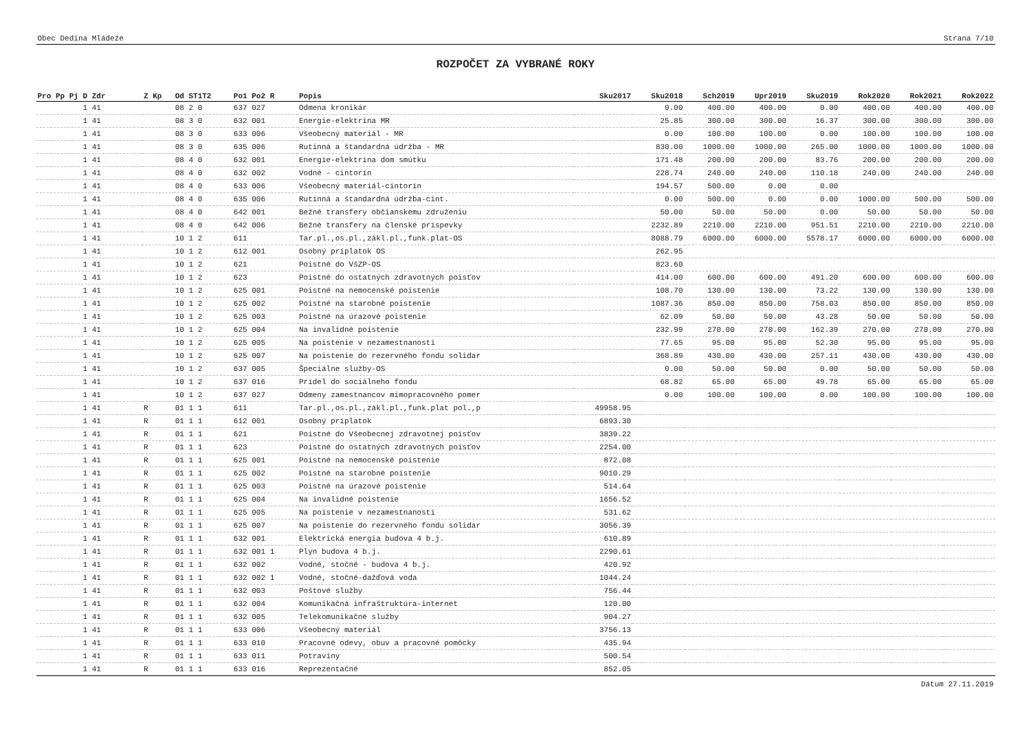Obec Dedina Mládeže Strana 7/10
ROZPOČET ZA VYBRANÉ ROKY
| Pro Pp Pj D Zdr | Z Kp | Od ST1T2 | Po1 Po2 R | Popis | Sku2017 | Sku2018 | Sch2019 | Upr2019 | Sku2019 | Rok2020 | Rok2021 | Rok2022 |
| --- | --- | --- | --- | --- | --- | --- | --- | --- | --- | --- | --- | --- |
| 1 41 | | 08 2 0 | 637 027 | Odmena kronikár | | 0.00 | 400.00 | 400.00 | 0.00 | 400.00 | 400.00 | 400.00 |
| 1 41 | | 08 3 0 | 632 001 | Energie-elektrina MR | | 25.85 | 300.00 | 300.00 | 16.37 | 300.00 | 300.00 | 300.00 |
| 1 41 | | 08 3 0 | 633 006 | Všeobecný materiál - MR | | 0.00 | 100.00 | 100.00 | 0.00 | 100.00 | 100.00 | 100.00 |
| 1 41 | | 08 3 0 | 635 006 | Rutinná a štandardná údržba - MR | | 830.00 | 1000.00 | 1000.00 | 265.00 | 1000.00 | 1000.00 | 1000.00 |
| 1 41 | | 08 4 0 | 632 001 | Energie-elektrina dom smútku | | 171.48 | 200.00 | 200.00 | 83.76 | 200.00 | 200.00 | 200.00 |
| 1 41 | | 08 4 0 | 632 002 | Vodné - cintorín | | 228.74 | 240.00 | 240.00 | 110.18 | 240.00 | 240.00 | 240.00 |
| 1 41 | | 08 4 0 | 633 006 | Všeobecný materiál-cintorín | | 194.57 | 500.00 | 0.00 | 0.00 | | | |
| 1 41 | | 08 4 0 | 635 006 | Rutinná a štandardná údržba-cint. | | 0.00 | 500.00 | 0.00 | 0.00 | 1000.00 | 500.00 | 500.00 |
| 1 41 | | 08 4 0 | 642 001 | Bežné transfery občianskemu združeniu | | 50.00 | 50.00 | 50.00 | 0.00 | 50.00 | 50.00 | 50.00 |
| 1 41 | | 08 4 0 | 642 006 | Bežné transfery na členské príspevky | | 2232.89 | 2210.00 | 2210.00 | 951.51 | 2210.00 | 2210.00 | 2210.00 |
| 1 41 | | 10 1 2 | 611 | Tar.pl.,os.pl.,zákl.pl.,funk.plat-OS | | 8088.79 | 6000.00 | 6000.00 | 5578.17 | 6000.00 | 6000.00 | 6000.00 |
| 1 41 | | 10 1 2 | 612 001 | Osobný príplatok OS | | 262.95 | | | | | | |
| 1 41 | | 10 1 2 | 621 | Poistné do VšZP-OS | | 823.60 | | | | | | |
| 1 41 | | 10 1 2 | 623 | Poistné do ostatných zdravotných poisťov | | 414.00 | 600.00 | 600.00 | 491.20 | 600.00 | 600.00 | 600.00 |
| 1 41 | | 10 1 2 | 625 001 | Poistné na nemocenské poistenie | | 108.70 | 130.00 | 130.00 | 73.22 | 130.00 | 130.00 | 130.00 |
| 1 41 | | 10 1 2 | 625 002 | Poistné na starobné poistenie | | 1087.36 | 850.00 | 850.00 | 758.03 | 850.00 | 850.00 | 850.00 |
| 1 41 | | 10 1 2 | 625 003 | Poistné na úrazové poistenie | | 62.09 | 50.00 | 50.00 | 43.28 | 50.00 | 50.00 | 50.00 |
| 1 41 | | 10 1 2 | 625 004 | Na invalidné poistenie | | 232.99 | 270.00 | 270.00 | 162.39 | 270.00 | 270.00 | 270.00 |
| 1 41 | | 10 1 2 | 625 005 | Na poistenie v nezamestnanosti | | 77.65 | 95.00 | 95.00 | 52.30 | 95.00 | 95.00 | 95.00 |
| 1 41 | | 10 1 2 | 625 007 | Na poistenie do rezervného fondu solidar | | 368.89 | 430.00 | 430.00 | 257.11 | 430.00 | 430.00 | 430.00 |
| 1 41 | | 10 1 2 | 637 005 | Špeciálne služby-OS | | 0.00 | 50.00 | 50.00 | 0.00 | 50.00 | 50.00 | 50.00 |
| 1 41 | | 10 1 2 | 637 016 | Prídel do sociálneho fondu | | 68.82 | 65.00 | 65.00 | 49.78 | 65.00 | 65.00 | 65.00 |
| 1 41 | | 10 1 2 | 637 027 | Odmeny zamestnancov mimopracovného pomer | | 0.00 | 100.00 | 100.00 | 0.00 | 100.00 | 100.00 | 100.00 |
| 1 41 | R | 01 1 1 | 611 | Tar.pl.,os.pl.,zákl.pl.,funk.plat pol.,p | 49958.95 | | | | | | | |
| 1 41 | R | 01 1 1 | 612 001 | Osobný príplatok | 6893.30 | | | | | | | |
| 1 41 | R | 01 1 1 | 621 | Poistné do Všeobecnej zdravotnej poisťov | 3839.22 | | | | | | | |
| 1 41 | R | 01 1 1 | 623 | Poistné do ostatných zdravotných poisťov | 2254.00 | | | | | | | |
| 1 41 | R | 01 1 1 | 625 001 | Poistné na nemocenské poistenie | 872.08 | | | | | | | |
| 1 41 | R | 01 1 1 | 625 002 | Poistné na starobné poistenie | 9010.29 | | | | | | | |
| 1 41 | R | 01 1 1 | 625 003 | Poistné na úrazové poistenie | 514.64 | | | | | | | |
| 1 41 | R | 01 1 1 | 625 004 | Na invalidné poistenie | 1656.52 | | | | | | | |
| 1 41 | R | 01 1 1 | 625 005 | Na poistenie v nezamestnanosti | 531.62 | | | | | | | |
| 1 41 | R | 01 1 1 | 625 007 | Na poistenie do rezervného fondu solidar | 3056.39 | | | | | | | |
| 1 41 | R | 01 1 1 | 632 001 | Elektrická energia budova 4 b.j. | 610.89 | | | | | | | |
| 1 41 | R | 01 1 1 | 632 001 1 | Plyn budova 4 b.j. | 2290.61 | | | | | | | |
| 1 41 | R | 01 1 1 | 632 002 | Vodné, stočné - budova 4 b.j. | 420.92 | | | | | | | |
| 1 41 | R | 01 1 1 | 632 002 1 | Vodné, stočné-dažďová voda | 1044.24 | | | | | | | |
| 1 41 | R | 01 1 1 | 632 003 | Poštové služby | 756.44 | | | | | | | |
| 1 41 | R | 01 1 1 | 632 004 | Komunikačná infraštruktúra-internet | 120.00 | | | | | | | |
| 1 41 | R | 01 1 1 | 632 005 | Telekomunikačné služby | 904.27 | | | | | | | |
| 1 41 | R | 01 1 1 | 633 006 | Všeobecný materiál | 3756.13 | | | | | | | |
| 1 41 | R | 01 1 1 | 633 010 | Pracovné odevy, obuv a pracovné pomôcky | 435.94 | | | | | | | |
| 1 41 | R | 01 1 1 | 633 011 | Potraviny | 500.54 | | | | | | | |
| 1 41 | R | 01 1 1 | 633 016 | Reprezentačné | 852.05 | | | | | | | |
Dátum 27.11.2019